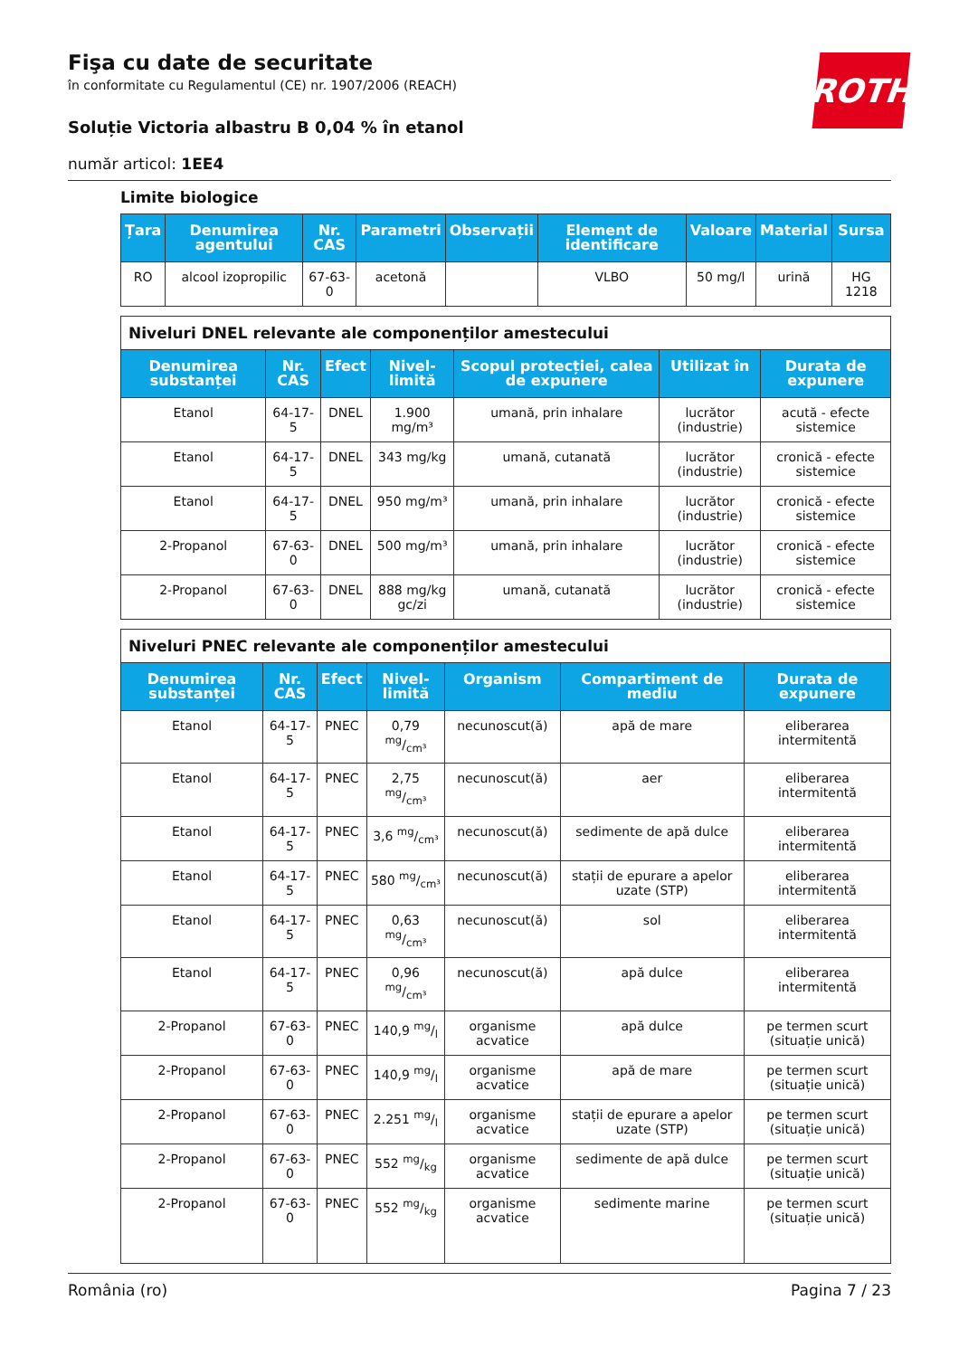ROTH
Fişa cu date de securitate
în conformitate cu Regulamentul (CE) nr. 1907/2006 (REACH)
Soluție Victoria albastru B 0,04 % în etanol
număr articol: 1EE4
Limite biologice
| Țara | Denumirea agentului | Nr. CAS | Parametri | Observații | Element de identificare | Valoare | Material | Sursa |
| --- | --- | --- | --- | --- | --- | --- | --- | --- |
| RO | alcool izopropilic | 67-63-0 | acetonă | | VLBO | 50 mg/l | urină | HG 1218 |
| Niveluri DNEL relevante ale componenților amestecului | | | | | | |
| Denumirea substanței | Nr. CAS | Efect | Nivel-limită | Scopul protecției, calea de expunere | Utilizat în | Durata de expunere |
| Etanol | 64-17-5 | DNEL | 1.900 mg/m³ | umană, prin inhalare | lucrător (industrie) | acută - efecte sistemice |
| Etanol | 64-17-5 | DNEL | 343 mg/kg | umană, cutanată | lucrător (industrie) | cronică - efecte sistemice |
| Etanol | 64-17-5 | DNEL | 950 mg/m³ | umană, prin inhalare | lucrător (industrie) | cronică - efecte sistemice |
| 2-Propanol | 67-63-0 | DNEL | 500 mg/m³ | umană, prin inhalare | lucrător (industrie) | cronică - efecte sistemice |
| 2-Propanol | 67-63-0 | DNEL | 888 mg/kg gc/zi | umană, cutanată | lucrător (industrie) | cronică - efecte sistemice |
| Niveluri PNEC relevante ale componenților amestecului | | | | | | |
| Denumirea substanței | Nr. CAS | Efect | Nivel-limită | Organism | Compartiment de mediu | Durata de expunere |
| Etanol | 64-17-5 | PNEC | 0,79 mg/cm³ | necunoscut(ă) | apă de mare | eliberarea intermitentă |
| Etanol | 64-17-5 | PNEC | 2,75 mg/cm³ | necunoscut(ă) | aer | eliberarea intermitentă |
| Etanol | 64-17-5 | PNEC | 3,6 mg/cm³ | necunoscut(ă) | sedimente de apă dulce | eliberarea intermitentă |
| Etanol | 64-17-5 | PNEC | 580 mg/cm³ | necunoscut(ă) | stații de epurare a apelor uzate (STP) | eliberarea intermitentă |
| Etanol | 64-17-5 | PNEC | 0,63 mg/cm³ | necunoscut(ă) | sol | eliberarea intermitentă |
| Etanol | 64-17-5 | PNEC | 0,96 mg/cm³ | necunoscut(ă) | apă dulce | eliberarea intermitentă |
| 2-Propanol | 67-63-0 | PNEC | 140,9 mg/l | organisme acvatice | apă dulce | pe termen scurt (situație unică) |
| 2-Propanol | 67-63-0 | PNEC | 140,9 mg/l | organisme acvatice | apă de mare | pe termen scurt (situație unică) |
| 2-Propanol | 67-63-0 | PNEC | 2.251 mg/l | organisme acvatice | stații de epurare a apelor uzate (STP) | pe termen scurt (situație unică) |
| 2-Propanol | 67-63-0 | PNEC | 552 mg/kg | organisme acvatice | sedimente de apă dulce | pe termen scurt (situație unică) |
| 2-Propanol | 67-63-0 | PNEC | 552 mg/kg | organisme acvatice | sedimente marine | pe termen scurt (situație unică) |
România (ro) Pagina 7 / 23